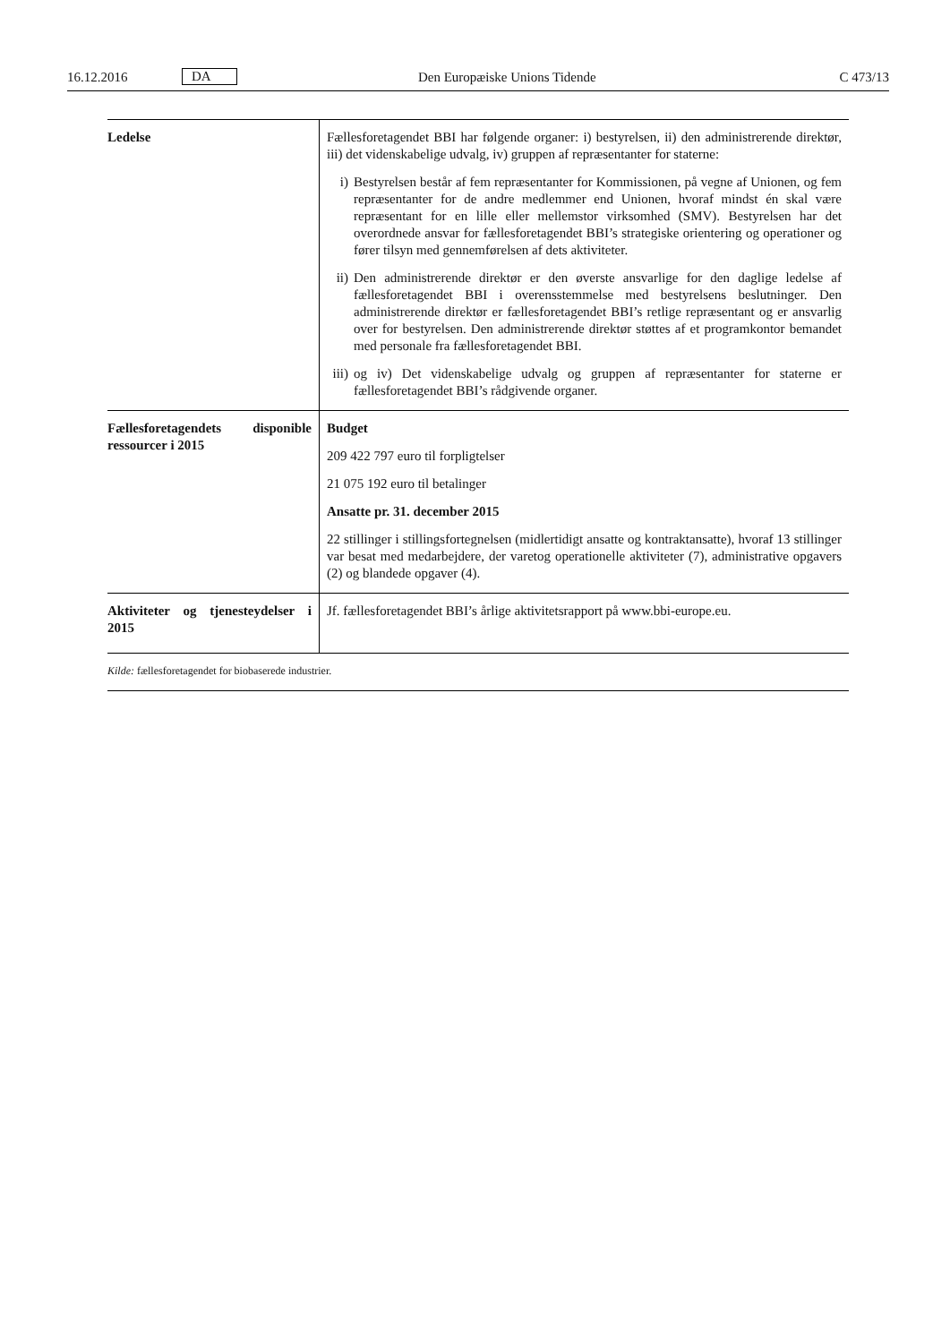16.12.2016 DA Den Europæiske Unions Tidende C 473/13
| Ledelse | Fællesforetagendet BBI har følgende organer: i) bestyrelsen, ii) den administrerende direktør, iii) det videnskabelige udvalg, iv) gruppen af repræsentanter for staterne: i) Bestyrelsen består af fem repræsentanter for Kommissionen, på vegne af Unionen, og fem repræsentanter for de andre medlemmer end Unionen, hvoraf mindst én skal være repræsentant for en lille eller mellemstor virksomhed (SMV). Bestyrelsen har det overordnede ansvar for fællesforetagendet BBI’s strategiske orientering og operationer og fører tilsyn med gennemførelsen af dets aktiviteter. ii) Den administrerende direktør er den øverste ansvarlige for den daglige ledelse af fællesforetagendet BBI i overensstemmelse med bestyrelsens beslutninger. Den administrerende direktør er fællesforetagendet BBI’s retlige repræsentant og er ansvarlig over for bestyrelsen. Den administrerende direktør støttes af et program­kontor bemandet med personale fra fællesforetagendet BBI. iii) og iv) Det videnskabelige udvalg og gruppen af repræsentanter for staterne er fællesforetagendet BBI’s rådgivende organer. |
| Fællesforetagendets disponi­ble ressourcer i 2015 | Budget 209 422 797 euro til forpligtelser 21 075 192 euro til betalinger Ansatte pr. 31. december 2015 22 stillinger i stillingsfortegnelsen (midlertidigt ansatte og kontraktansatte), hvoraf 13 stillinger var besat med medarbejdere, der varetog operationelle aktiviteter (7), administrative opgavers (2) og blandede opgaver (4). |
| Aktiviteter og tjenesteydelser i 2015 | Jf. fællesforetagendet BBI’s årlige aktivitetsrapport på www.bbi-europe.eu. |
Kilde: fællesforetagendet for biobaserede industrier.